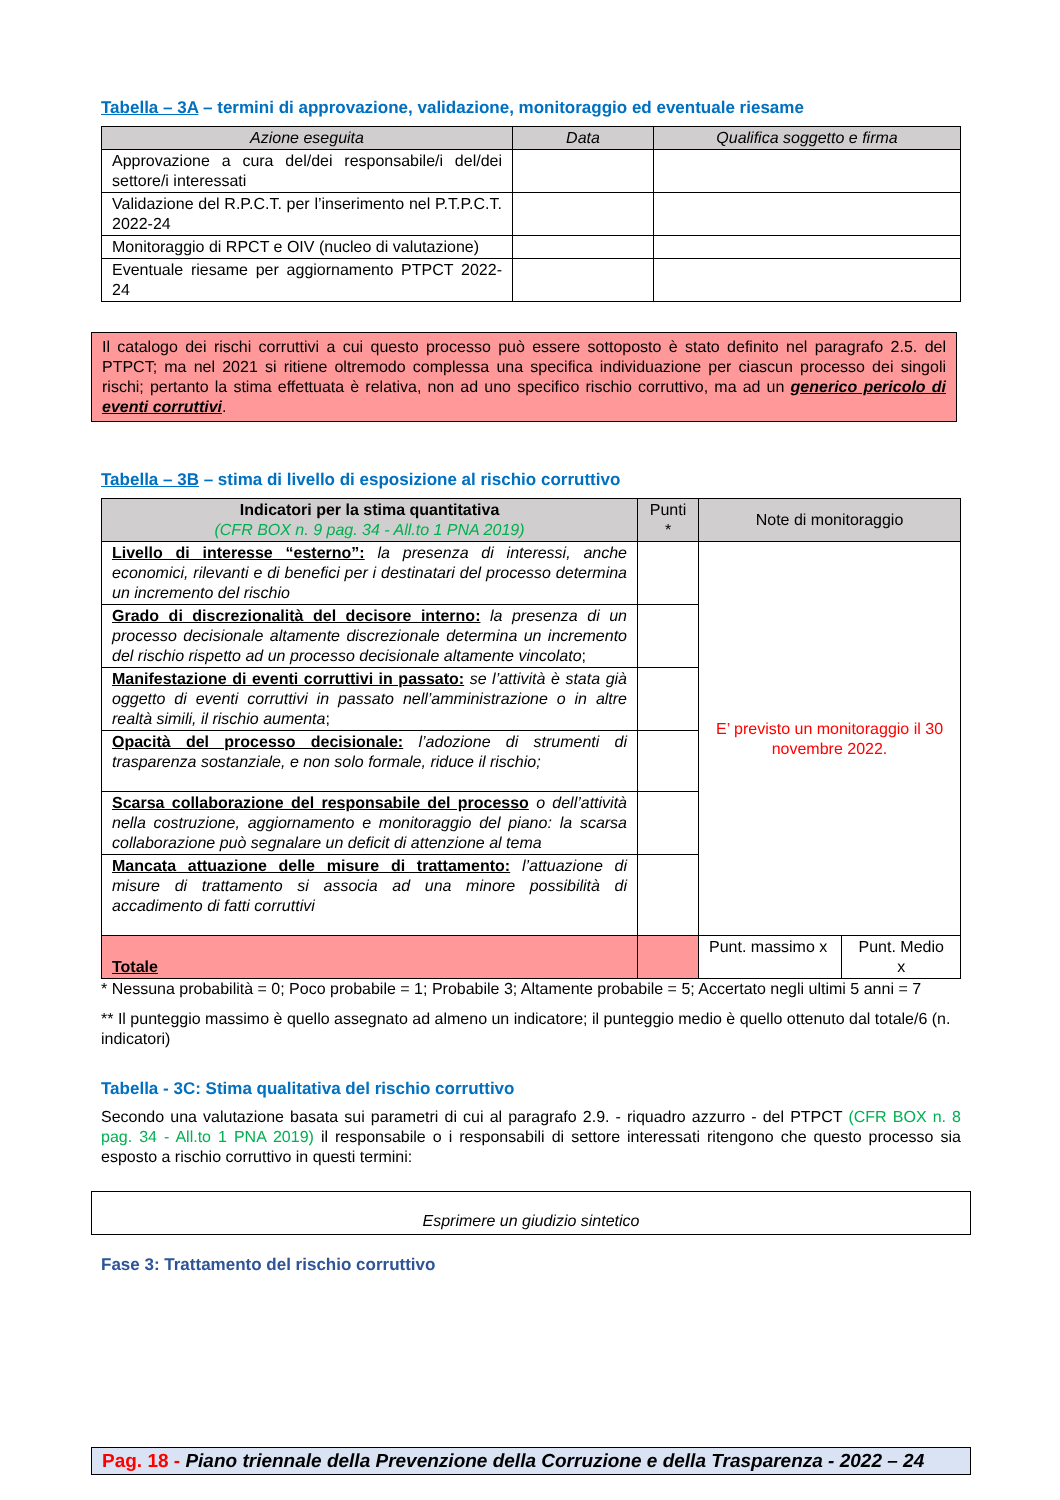Tabella – 3A – termini di approvazione, validazione, monitoraggio ed eventuale riesame
| Azione eseguita | Data | Qualifica soggetto e firma |
| --- | --- | --- |
| Approvazione a cura del/dei responsabile/i del/dei settore/i interessati | | |
| Validazione del R.P.C.T. per l’inserimento nel P.T.P.C.T. 2022-24 | | |
| Monitoraggio di RPCT e OIV (nucleo di valutazione) | | |
| Eventuale riesame per aggiornamento PTPCT 2022-24 | | |
Il catalogo dei rischi corruttivi a cui questo processo può essere sottoposto è stato definito nel paragrafo 2.5. del PTPCT; ma nel 2021 si ritiene oltremodo complessa una specifica individuazione per ciascun processo dei singoli rischi; pertanto la stima effettuata è relativa, non ad uno specifico rischio corruttivo, ma ad un generico pericolo di eventi corruttivi.
Tabella – 3B – stima di livello di esposizione al rischio corruttivo
| Indicatori per la stima quantitativa (CFR BOX n. 9 pag. 34 - All.to 1 PNA 2019) | Punti * | Note di monitoraggio | |
| --- | --- | --- | --- |
| Livello di interesse “esterno”: la presenza di interessi, anche economici, rilevanti e di benefici per i destinatari del processo determina un incremento del rischio | | E’ previsto un monitoraggio il 30 novembre 2022. | |
| Grado di discrezionalità del decisore interno: la presenza di un processo decisionale altamente discrezionale determina un incremento del rischio rispetto ad un processo decisionale altamente vincolato ; | | | |
| Manifestazione di eventi corruttivi in passato: se l’attività è stata già oggetto di eventi corruttivi in passato nell’amministrazione o in altre realtà simili, il rischio aumenta ; | | | |
| Opacità del processo decisionale: l’adozione di strumenti di trasparenza sostanziale, e non solo formale, riduce il rischio; | | | |
| Scarsa collaborazione del responsabile del processo o dell’attività nella costruzione, aggiornamento e monitoraggio del piano: la scarsa collaborazione può segnalare un deficit di attenzione al tema | | | |
| Mancata attuazione delle misure di trattamento: l’attuazione di misure di trattamento si associa ad una minore possibilità di accadimento di fatti corruttivi | | | |
| Totale | | Punt. massimo x | Punt. Medio x |
* Nessuna probabilità = 0; Poco probabile = 1; Probabile 3; Altamente probabile = 5; Accertato negli ultimi 5 anni = 7
** Il punteggio massimo è quello assegnato ad almeno un indicatore; il punteggio medio è quello ottenuto dal totale/6 (n. indicatori)
Tabella - 3C: Stima qualitativa del rischio corruttivo
Secondo una valutazione basata sui parametri di cui al paragrafo 2.9. - riquadro azzurro - del PTPCT (CFR BOX n. 8 pag. 34 - All.to 1 PNA 2019) il responsabile o i responsabili di settore interessati ritengono che questo processo sia esposto a rischio corruttivo in questi termini:
Esprimere un giudizio sintetico
Fase 3: Trattamento del rischio corruttivo
Pag. 18 - Piano triennale della Prevenzione della Corruzione e della Trasparenza - 2022 – 24